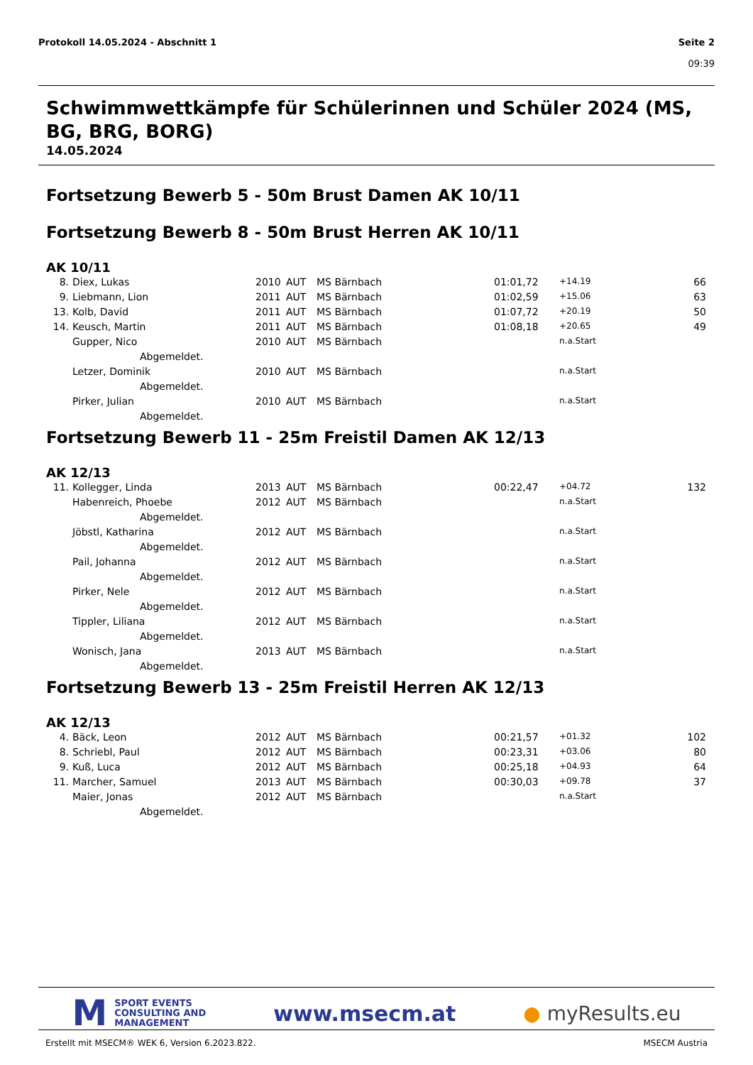Protokoll 14.05.2024 - Abschnitt 1
Seite 2
09:39
Schwimmwettkämpfe für Schülerinnen und Schüler 2024 (MS, BG, BRG, BORG)
14.05.2024
Fortsetzung Bewerb 5 - 50m Brust Damen AK 10/11
Fortsetzung Bewerb 8 - 50m Brust Herren AK 10/11
AK 10/11
| 8. | Diex, Lukas | 2010 | AUT | MS Bärnbach | 01:01,72 | +14.19 | 66 |
| 9. | Liebmann, Lion | 2011 | AUT | MS Bärnbach | 01:02,59 | +15.06 | 63 |
| 13. | Kolb, David | 2011 | AUT | MS Bärnbach | 01:07,72 | +20.19 | 50 |
| 14. | Keusch, Martin | 2011 | AUT | MS Bärnbach | 01:08,18 | +20.65 | 49 |
| | Gupper, Nico | 2010 | AUT | MS Bärnbach | | n.a.Start | |
| | Abgemeldet. | | | | | | |
| | Letzer, Dominik | 2010 | AUT | MS Bärnbach | | n.a.Start | |
| | Abgemeldet. | | | | | | |
| | Pirker, Julian | 2010 | AUT | MS Bärnbach | | n.a.Start | |
| | Abgemeldet. | | | | | | |
Fortsetzung Bewerb 11 - 25m Freistil Damen AK 12/13
AK 12/13
| 11. | Kollegger, Linda | 2013 | AUT | MS Bärnbach | 00:22,47 | +04.72 | 132 |
| | Habenreich, Phoebe | 2012 | AUT | MS Bärnbach | | n.a.Start | |
| | Abgemeldet. | | | | | | |
| | Jöbstl, Katharina | 2012 | AUT | MS Bärnbach | | n.a.Start | |
| | Abgemeldet. | | | | | | |
| | Pail, Johanna | 2012 | AUT | MS Bärnbach | | n.a.Start | |
| | Abgemeldet. | | | | | | |
| | Pirker, Nele | 2012 | AUT | MS Bärnbach | | n.a.Start | |
| | Abgemeldet. | | | | | | |
| | Tippler, Liliana | 2012 | AUT | MS Bärnbach | | n.a.Start | |
| | Abgemeldet. | | | | | | |
| | Wonisch, Jana | 2013 | AUT | MS Bärnbach | | n.a.Start | |
| | Abgemeldet. | | | | | | |
Fortsetzung Bewerb 13 - 25m Freistil Herren AK 12/13
AK 12/13
| 4. | Bäck, Leon | 2012 | AUT | MS Bärnbach | 00:21,57 | +01.32 | 102 |
| 8. | Schriebl, Paul | 2012 | AUT | MS Bärnbach | 00:23,31 | +03.06 | 80 |
| 9. | Kuß, Luca | 2012 | AUT | MS Bärnbach | 00:25,18 | +04.93 | 64 |
| 11. | Marcher, Samuel | 2013 | AUT | MS Bärnbach | 00:30,03 | +09.78 | 37 |
| | Maier, Jonas | 2012 | AUT | MS Bärnbach | | n.a.Start | |
| | Abgemeldet. | | | | | | |
M SPORT EVENTS
CONSULTING AND
MANAGEMENT
www.msecm.at ● myResults.eu
Erstellt mit MSECM® WEK 6, Version 6.2023.822. MSECM Austria